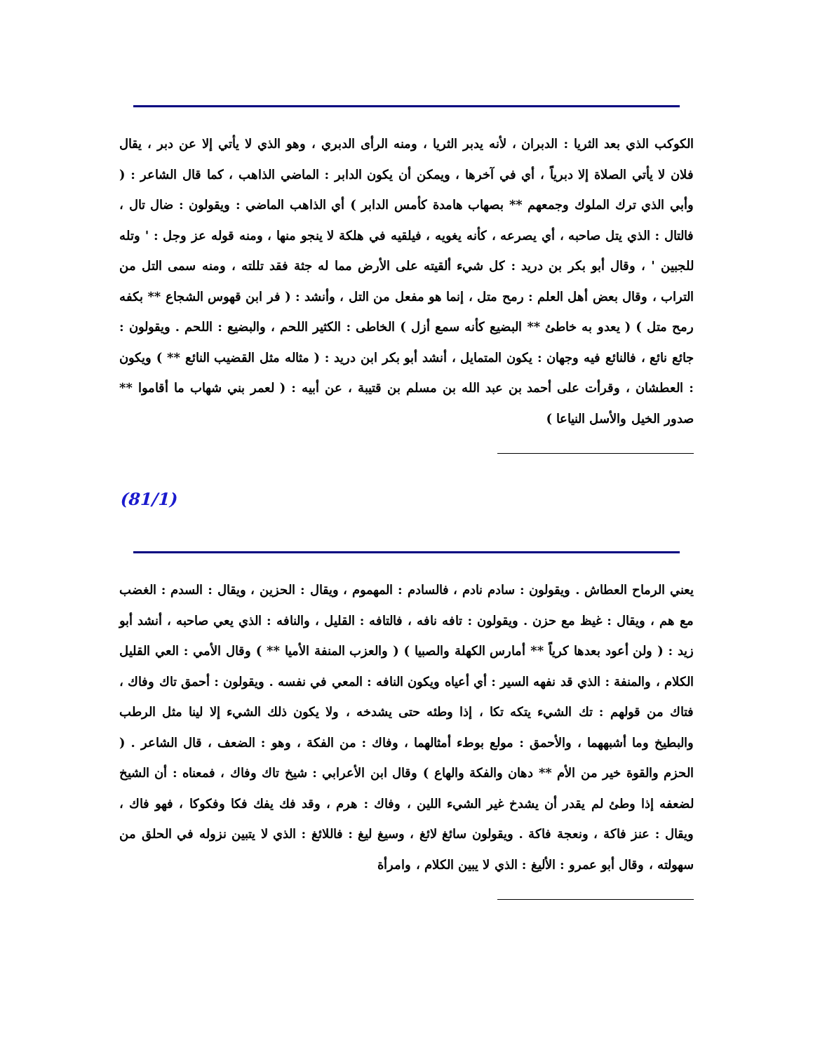الكوكب الذي بعد الثريا : الدبران ، لأنه يدبر الثريا ، ومنه الرأى الدبري ، وهو الذي لا يأتي إلا عن دبر ، يقال فلان لا يأتي الصلاة إلا دبرياً ، أي في آخرها ، ويمكن أن يكون الدابر : الماضي الذاهب ، كما قال الشاعر : ( وأبي الذي ترك الملوك وجمعهم ** بصهاب هامدة كأمس الدابر ) أي الذاهب الماضي : ويقولون : ضال تال ، فالتال : الذي يتل صاحبه ، أي يصرعه ، كأنه يغويه ، فيلقيه في هلكة لا ينجو منها ، ومنه قوله عز وجل : ' وتله للجبين ' ، وقال أبو بكر بن دريد : كل شيء ألقيته على الأرض مما له جثة فقد تللته ، ومنه سمى التل من التراب ، وقال بعض أهل العلم : رمح متل ، إنما هو مفعل من التل ، وأنشد : ( فر ابن قهوس الشجاع ** بكفه رمح متل ) ( يعدو به خاطئ ** البضيع كأنه سمع أزل ) الخاطى : الكثير اللحم ، والبضيع : اللحم . ويقولون : جائع نائع ، فالنائع فيه وجهان : يكون المتمايل ، أنشد أبو بكر ابن دريد : ( مثاله مثل القضيب النائع ** ) ويكون : العطشان ، وقرأت على أحمد بن عبد الله بن مسلم بن قتيبة ، عن أبيه : ( لعمر بني شهاب ما أقاموا ** صدور الخيل والأسل النياعا )
(81/1)
يعني الرماح العطاش . ويقولون : سادم نادم ، فالسادم : المهموم ، ويقال : الحزين ، ويقال : السدم : الغضب مع هم ، ويقال : غيظ مع حزن . ويقولون : تافه نافه ، فالتافه : القليل ، والنافه : الذي يعي صاحبه ، أنشد أبو زيد : ( ولن أعود بعدها كرياً ** أمارس الكهلة والصبيا ) ( والعزب المنفة الأميا ** ) وقال الأمي : العي القليل الكلام ، والمنفة : الذي قد نفهه السير : أي أعياه ويكون النافه : المعي في نفسه . ويقولون : أحمق تاك وفاك ، فتاك من قولهم : تك الشيء يتكه تكا ، إذا وطئه حتى يشدخه ، ولا يكون ذلك الشيء إلا لينا مثل الرطب والبطيخ وما أشبههما ، والأحمق : مولع بوطء أمثالهما ، وفاك : من الفكة ، وهو : الضعف ، قال الشاعر . ( الحزم والقوة خير من الأم ** دهان والفكة والهاع ) وقال ابن الأعرابي : شيخ تاك وفاك ، فمعناه : أن الشيخ لضعفه إذا وطئ لم يقدر أن يشدخ غير الشيء اللين ، وفاك : هرم ، وقد فك يفك فكا وفكوكا ، فهو فاك ، ويقال : عنز فاكة ، ونعجة فاكة . ويقولون سائغ لائغ ، وسيغ ليغ : فاللائغ : الذي لا يتبين نزوله في الحلق من سهولته ، وقال أبو عمرو : الأليغ : الذي لا يبين الكلام ، وامرأة